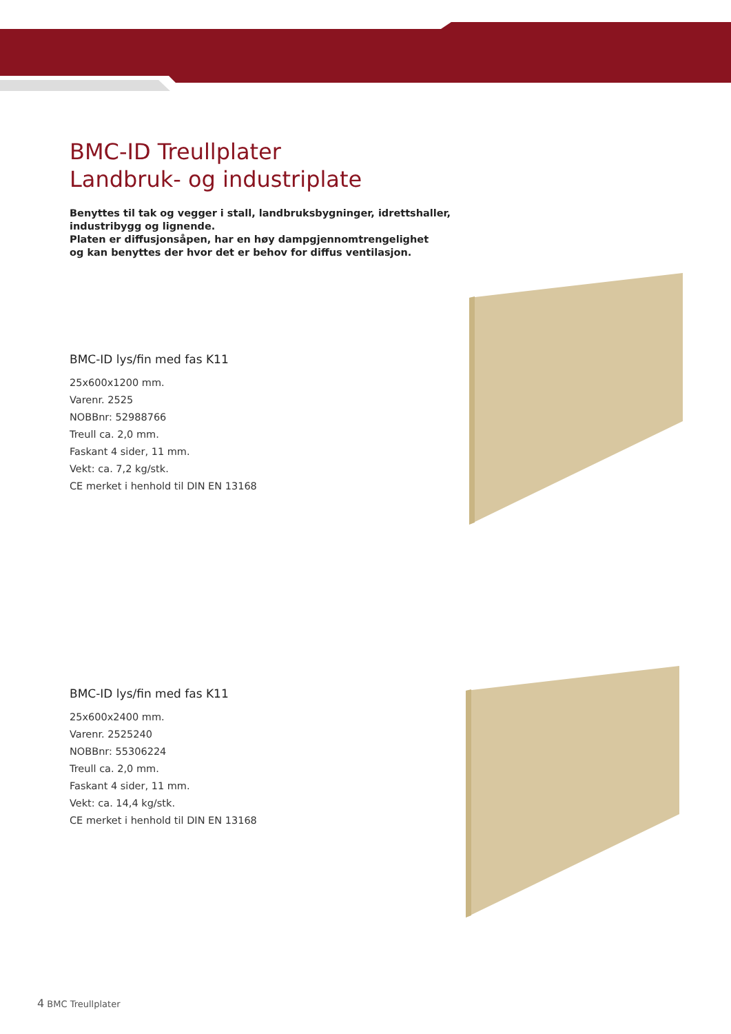BMC-ID Treullplater
Landbruk- og industriplate
Benyttes til tak og vegger i stall, landbruksbygninger, idrettshaller,
industribygg og lignende.
Platen er diffusjonsåpen, har en høy dampgjennomtrengelighet
og kan benyttes der hvor det er behov for diffus ventilasjon.
BMC-ID lys/fin med fas K11
25x600x1200 mm.
Varenr. 2525
NOBBnr: 52988766
Treull ca. 2,0 mm.
Faskant 4 sider, 11 mm.
Vekt: ca. 7,2 kg/stk.
CE merket i henhold til DIN EN 13168
BMC-ID lys/fin med fas K11
25x600x2400 mm.
Varenr. 2525240
NOBBnr: 55306224
Treull ca. 2,0 mm.
Faskant 4 sider, 11 mm.
Vekt: ca. 14,4 kg/stk.
CE merket i henhold til DIN EN 13168
4 BMC Treullplater